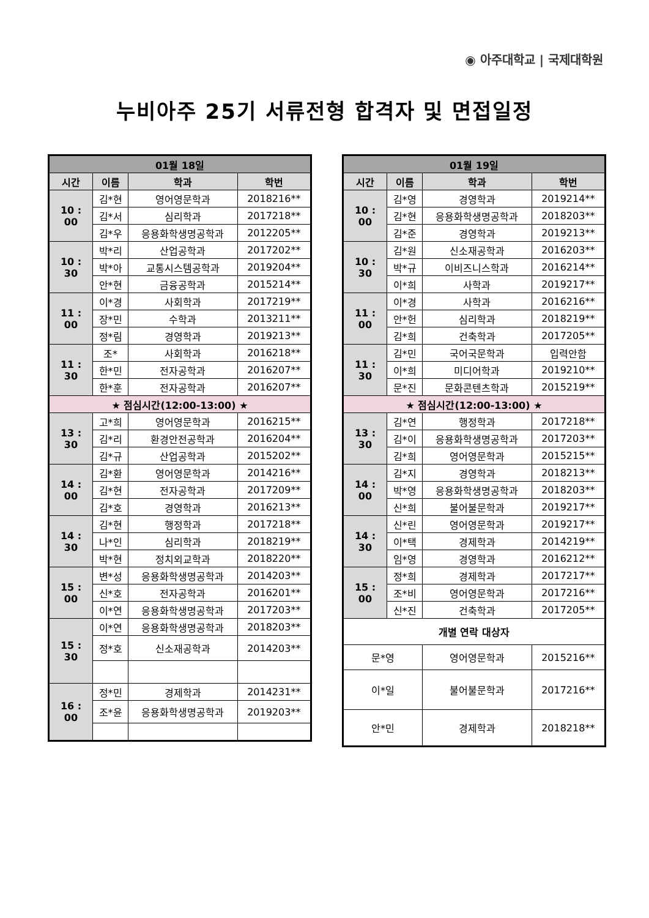◉ 아주대학교 | 국제대학원
누비아주 25기 서류전형 합격자 및 면접일정
| 01월 18일 | | | |
| --- | --- | --- | --- |
| 시간 | 이름 | 학과 | 학번 |
| 10 : 00 | 김*현 | 영어영문학과 | 2018216** |
| | 김*서 | 심리학과 | 2017218** |
| | 김*우 | 응용화학생명공학과 | 2012205** |
| 10 : 30 | 박*리 | 산업공학과 | 2017202** |
| | 박*아 | 교통시스템공학과 | 2019204** |
| | 안*현 | 금융공학과 | 2015214** |
| 11 : 00 | 이*경 | 사회학과 | 2017219** |
| | 장*민 | 수학과 | 2013211** |
| | 정*림 | 경영학과 | 2019213** |
| 11 : 30 | 조* | 사회학과 | 2016218** |
| | 한*민 | 전자공학과 | 2016207** |
| | 한*훈 | 전자공학과 | 2016207** |
| ★ 점심시간(12:00-13:00) ★ | | | |
| 13 : 30 | 고*희 | 영어영문학과 | 2016215** |
| | 김*리 | 환경안전공학과 | 2016204** |
| | 김*규 | 산업공학과 | 2015202** |
| 14 : 00 | 김*환 | 영어영문학과 | 2014216** |
| | 김*현 | 전자공학과 | 2017209** |
| | 김*호 | 경영학과 | 2016213** |
| 14 : 30 | 김*현 | 행정학과 | 2017218** |
| | 나*인 | 심리학과 | 2018219** |
| | 박*현 | 정치외교학과 | 2018220** |
| 15 : 00 | 변*성 | 응용화학생명공학과 | 2014203** |
| | 신*호 | 전자공학과 | 2016201** |
| | 이*연 | 응용화학생명공학과 | 2017203** |
| 15 : 30 | 이*연 | 응용화학생명공학과 | 2018203** |
| | 정*호 | 신소재공학과 | 2014203** |
| 16 : 00 | 정*민 | 경제학과 | 2014231** |
| | 조*윤 | 응용화학생명공학과 | 2019203** |
| 01월 19일 | | | |
| --- | --- | --- | --- |
| 시간 | 이름 | 학과 | 학번 |
| 10 : 00 | 김*영 | 경영학과 | 2019214** |
| | 김*현 | 응용화학생명공학과 | 2018203** |
| | 김*준 | 경영학과 | 2019213** |
| 10 : 30 | 김*원 | 신소재공학과 | 2016203** |
| | 박*규 | 이비즈니스학과 | 2016214** |
| | 이*희 | 사학과 | 2019217** |
| 11 : 00 | 이*경 | 사학과 | 2016216** |
| | 안*헌 | 심리학과 | 2018219** |
| | 김*희 | 건축학과 | 2017205** |
| 11 : 30 | 김*민 | 국어국문학과 | 입력안함 |
| | 이*희 | 미디어학과 | 2019210** |
| | 문*진 | 문화콘텐츠학과 | 2015219** |
| ★ 점심시간(12:00-13:00) ★ | | | |
| 13 : 30 | 김*연 | 행정학과 | 2017218** |
| | 김*이 | 응용화학생명공학과 | 2017203** |
| | 김*희 | 영어영문학과 | 2015215** |
| 14 : 00 | 김*지 | 경영학과 | 2018213** |
| | 박*영 | 응용화학생명공학과 | 2018203** |
| | 신*희 | 불어불문학과 | 2019217** |
| 14 : 30 | 신*린 | 영어영문학과 | 2019217** |
| | 이*택 | 경제학과 | 2014219** |
| | 임*영 | 경영학과 | 2016212** |
| 15 : 00 | 정*희 | 경제학과 | 2017217** |
| | 조*비 | 영어영문학과 | 2017216** |
| | 신*진 | 건축학과 | 2017205** |
| 개별 연락 대상자 | | | |
| 문*영 | | 영어영문학과 | 2015216** |
| 이*일 | | 불어불문학과 | 2017216** |
| 안*민 | | 경제학과 | 2018218** |